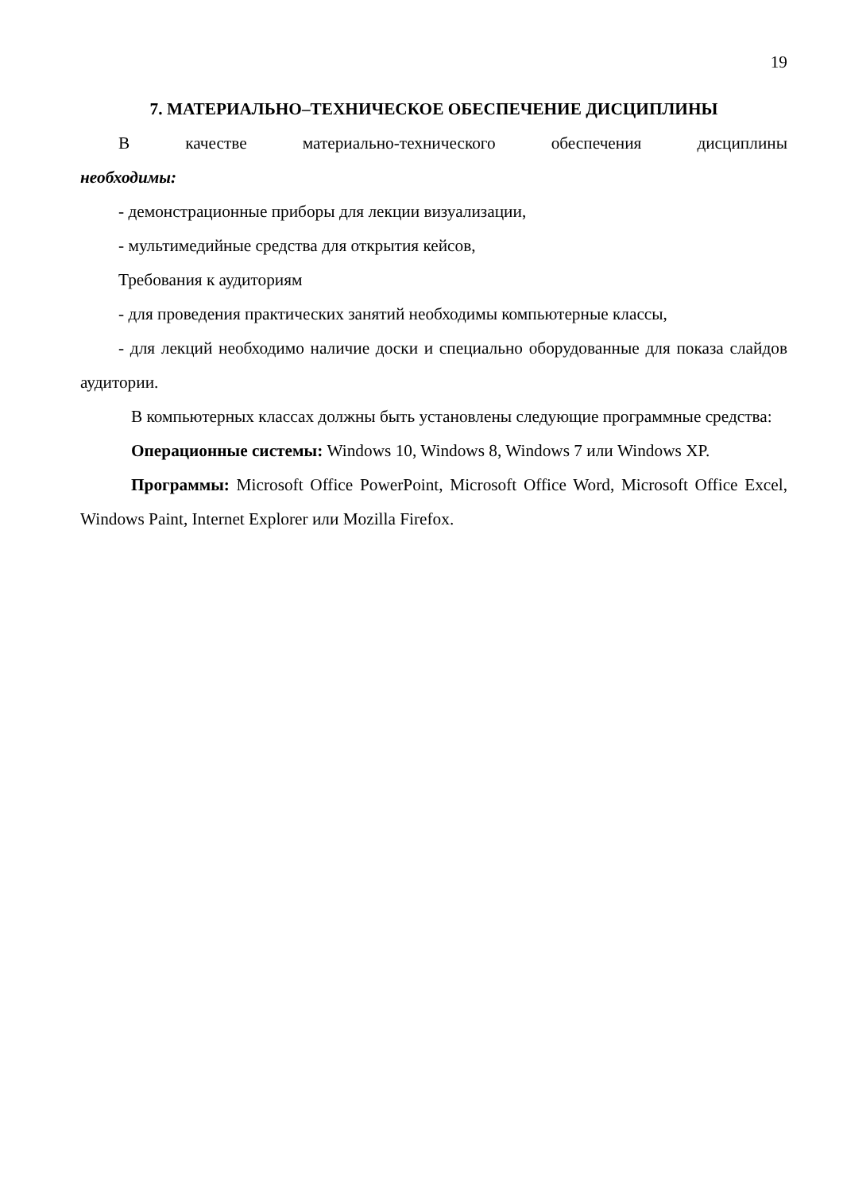19
7. МАТЕРИАЛЬНО–ТЕХНИЧЕСКОЕ ОБЕСПЕЧЕНИЕ ДИСЦИПЛИНЫ
В качестве материально-технического обеспечения дисциплины
необходимы:
- демонстрационные приборы для лекции визуализации,
- мультимедийные средства для открытия кейсов,
Требования к аудиториям
- для проведения практических занятий необходимы компьютерные классы,
- для лекций необходимо наличие доски и специально оборудованные для показа слайдов аудитории.
В компьютерных классах должны быть установлены следующие программные средства:
Операционные системы: Windows 10, Windows 8, Windows 7 или Windows XP.
Программы: Microsoft Office PowerPoint, Microsoft Office Word, Microsoft Office Excel, Windows Paint, Internet Explorer или Mozilla Firefox.